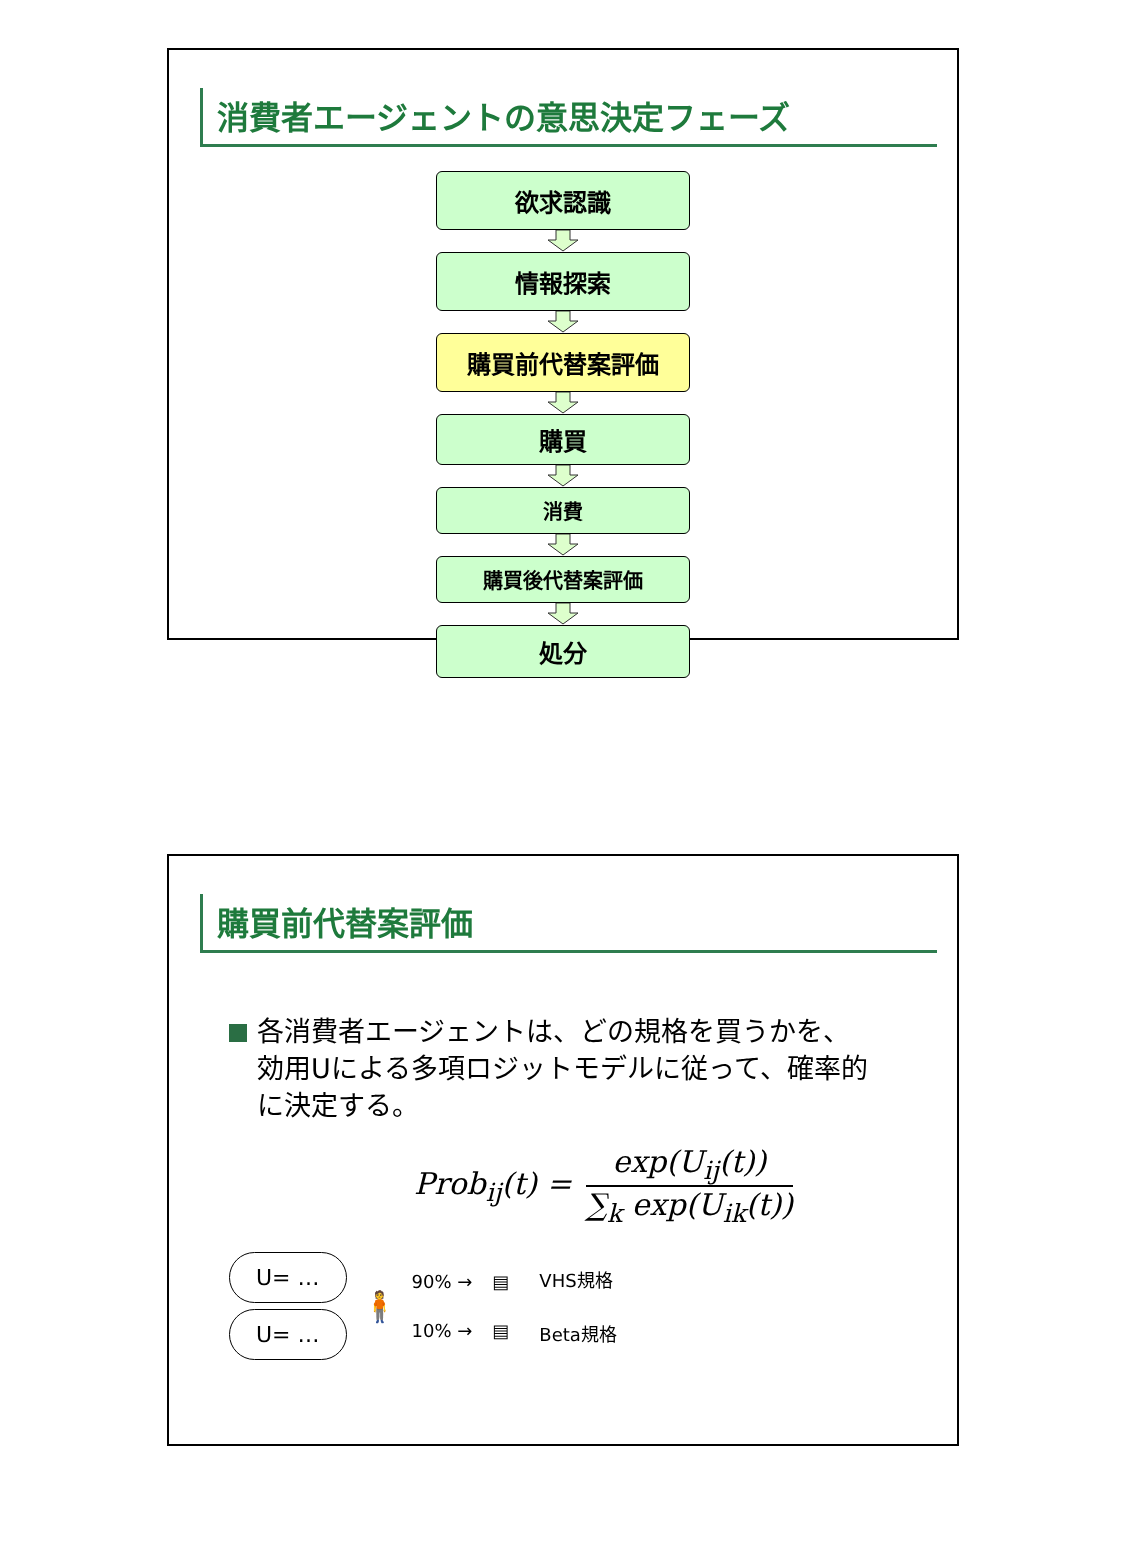消費者エージェントの意思決定フェーズ
欲求認識
情報探索
購買前代替案評価
購買
消費
購買後代替案評価
処分
購買前代替案評価
各消費者エージェントは、どの規格を買うかを、効用Uによる多項ロジットモデルに従って、確率的に決定する。
Prob<sub>ij</sub>(t) =
exp(U<sub>ij</sub>(t))
∑<sub>k</sub> exp(U<sub>ik</sub>(t))
U= …
U= …
🧍
90% →
10% →
▤
▤
VHS規格
Beta規格